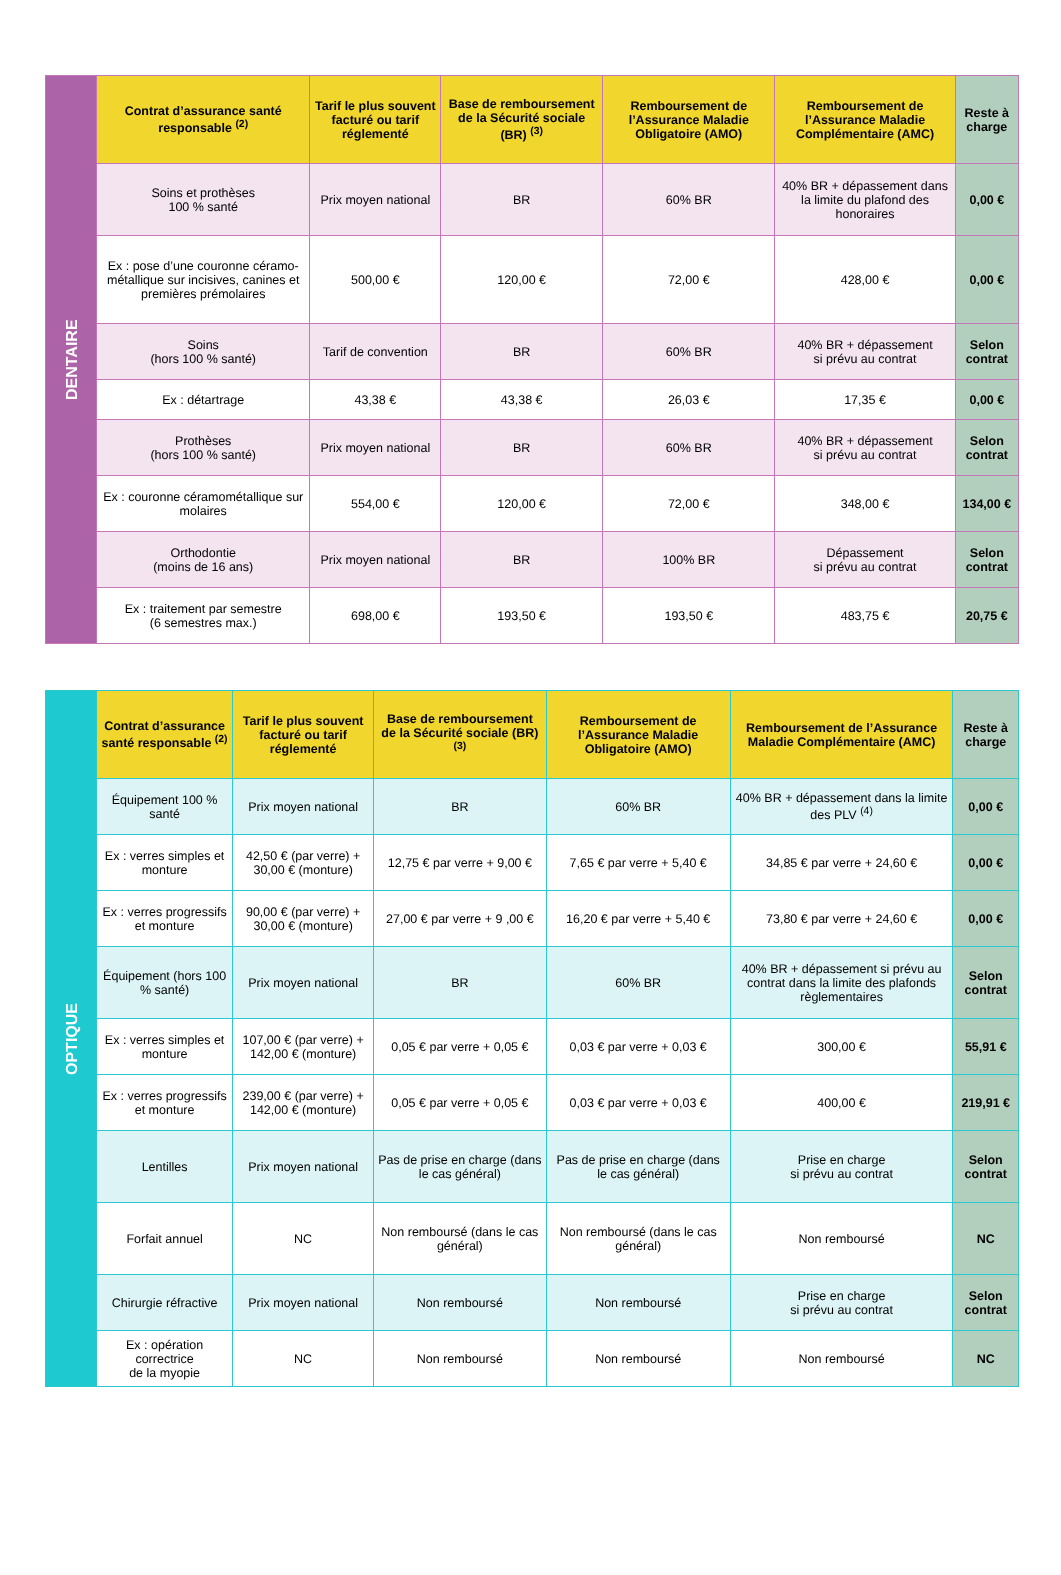| DENTAIRE | Contrat d’assurance santé responsable <sup>(2)</sup> | Tarif le plus souvent facturé ou tarif réglementé | Base de remboursement de la Sécurité sociale (BR) <sup>(3)</sup> | Remboursement de l’Assurance Maladie Obligatoire (AMO) | Remboursement de l’Assurance Maladie Complémentaire (AMC) | Reste à charge |
| | Soins et prothèses 100 % santé | Prix moyen national | BR | 60% BR | 40% BR + dépassement dans la limite du plafond des honoraires | 0,00 € |
| | Ex : pose d’une couronne céramo-métallique sur incisives, canines et premières prémolaires | 500,00 € | 120,00 € | 72,00 € | 428,00 € | 0,00 € |
| | Soins (hors 100 % santé) | Tarif de convention | BR | 60% BR | 40% BR + dépassement si prévu au contrat | Selon contrat |
| | Ex : détartrage | 43,38 € | 43,38 € | 26,03 € | 17,35 € | 0,00 € |
| | Prothèses (hors 100 % santé) | Prix moyen national | BR | 60% BR | 40% BR + dépassement si prévu au contrat | Selon contrat |
| | Ex : couronne céramométallique sur molaires | 554,00 € | 120,00 € | 72,00 € | 348,00 € | 134,00 € |
| | Orthodontie (moins de 16 ans) | Prix moyen national | BR | 100% BR | Dépassement si prévu au contrat | Selon contrat |
| | Ex : traitement par semestre (6 semestres max.) | 698,00 € | 193,50 € | 193,50 € | 483,75 € | 20,75 € |
| OPTIQUE | Contrat d’assurance santé responsable <sup>(2)</sup> | Tarif le plus souvent facturé ou tarif réglementé | Base de remboursement de la Sécurité sociale (BR) <sup>(3)</sup> | Remboursement de l’Assurance Maladie Obligatoire (AMO) | Remboursement de l’Assurance Maladie Complémentaire (AMC) | Reste à charge |
| | Équipement 100 % santé | Prix moyen national | BR | 60% BR | 40% BR + dépassement dans la limite des PLV <sup>(4)</sup> | 0,00 € |
| | Ex : verres simples et monture | 42,50 € (par verre) + 30,00 € (monture) | 12,75 € par verre + 9,00 € | 7,65 € par verre + 5,40 € | 34,85 € par verre + 24,60 € | 0,00 € |
| | Ex : verres progressifs et monture | 90,00 € (par verre) + 30,00 € (monture) | 27,00 € par verre + 9 ,00 € | 16,20 € par verre + 5,40 € | 73,80 € par verre + 24,60 € | 0,00 € |
| | Équipement (hors 100 % santé) | Prix moyen national | BR | 60% BR | 40% BR + dépassement si prévu au contrat dans la limite des plafonds règlementaires | Selon contrat |
| | Ex : verres simples et monture | 107,00 € (par verre) + 142,00 € (monture) | 0,05 € par verre + 0,05 € | 0,03 € par verre + 0,03 € | 300,00 € | 55,91 € |
| | Ex : verres progressifs et monture | 239,00 € (par verre) + 142,00 € (monture) | 0,05 € par verre + 0,05 € | 0,03 € par verre + 0,03 € | 400,00 € | 219,91 € |
| | Lentilles | Prix moyen national | Pas de prise en charge (dans le cas général) | Pas de prise en charge (dans le cas général) | Prise en charge si prévu au contrat | Selon contrat |
| | Forfait annuel | NC | Non remboursé (dans le cas général) | Non remboursé (dans le cas général) | Non remboursé | NC |
| | Chirurgie réfractive | Prix moyen national | Non remboursé | Non remboursé | Prise en charge si prévu au contrat | Selon contrat |
| | Ex : opération correctrice de la myopie | NC | Non remboursé | Non remboursé | Non remboursé | NC |